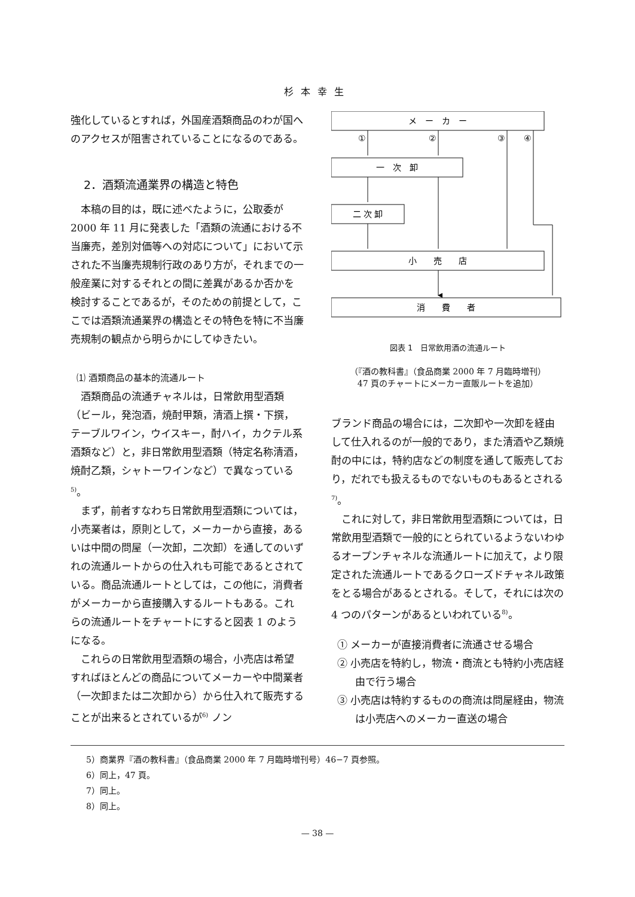杉本幸生
強化しているとすれば，外国産酒類商品のわが国へのアクセスが阻害されていることになるのである。
2．酒類流通業界の構造と特色
本稿の目的は，既に述べたように，公取委が 2000 年 11 月に発表した「酒類の流通における不当廉売，差別対価等への対応について」において示された不当廉売規制行政のあり方が，それまでの一般産業に対するそれとの間に差異があるか否かを検討することであるが，そのための前提として，ここでは酒類流通業界の構造とその特色を特に不当廉売規制の観点から明らかにしてゆきたい。
⑴ 酒類商品の基本的流通ルート
酒類商品の流通チャネルは，日常飲用型酒類（ビール，発泡酒，焼酎甲類，清酒上撰・下撰，テーブルワイン，ウイスキー，酎ハイ，カクテル系酒類など）と，非日常飲用型酒類（特定名称清酒，焼酎乙類，シャトーワインなど）で異なっている<sup>5)</sup>。
まず，前者すなわち日常飲用型酒類については，小売業者は，原則として，メーカーから直接，あるいは中間の問屋（一次卸，二次卸）を通してのいずれの流通ルートからの仕入れも可能であるとされている。商品流通ルートとしては，この他に，消費者がメーカーから直接購入するルートもある。これらの流通ルートをチャートにすると図表 1 のようになる。
これらの日常飲用型酒類の場合，小売店は希望すればほとんどの商品についてメーカーや中間業者（一次卸または二次卸から）から仕入れて販売することが出来るとされているが<sup>6)</sup> ノン
メ　ー　カ　ー
①
②
③
④
一　次　卸
二 次 卸
小　　売　　店
消　　費　　者
図表 1　日常飲用酒の流通ルート
（『酒の教科書』（食品商業 2000 年 7 月臨時増刊）
47 頁のチャートにメーカー直販ルートを追加）
ブランド商品の場合には，二次卸や一次卸を経由して仕入れるのが一般的であり，また清酒や乙類焼酎の中には，特約店などの制度を通して販売しており，だれでも扱えるものでないものもあるとされる<sup>7)</sup>。
これに対して，非日常飲用型酒類については，日常飲用型酒類で一般的にとられているようないわゆるオープンチャネルな流通ルートに加えて，より限定された流通ルートであるクローズドチャネル政策をとる場合があるとされる。そして，それには次の 4 つのパターンがあるといわれている<sup>8)</sup>。
① メーカーが直接消費者に流通させる場合
② 小売店を特約し，物流・商流とも特約小売店経由で行う場合
③ 小売店は特約するものの商流は問屋経由，物流は小売店へのメーカー直送の場合
5）商業界『酒の教科書』（食品商業 2000 年 7 月臨時増刊号）46−7 頁参照。
6）同上，47 頁。
7）同上。
8）同上。
— 38 —